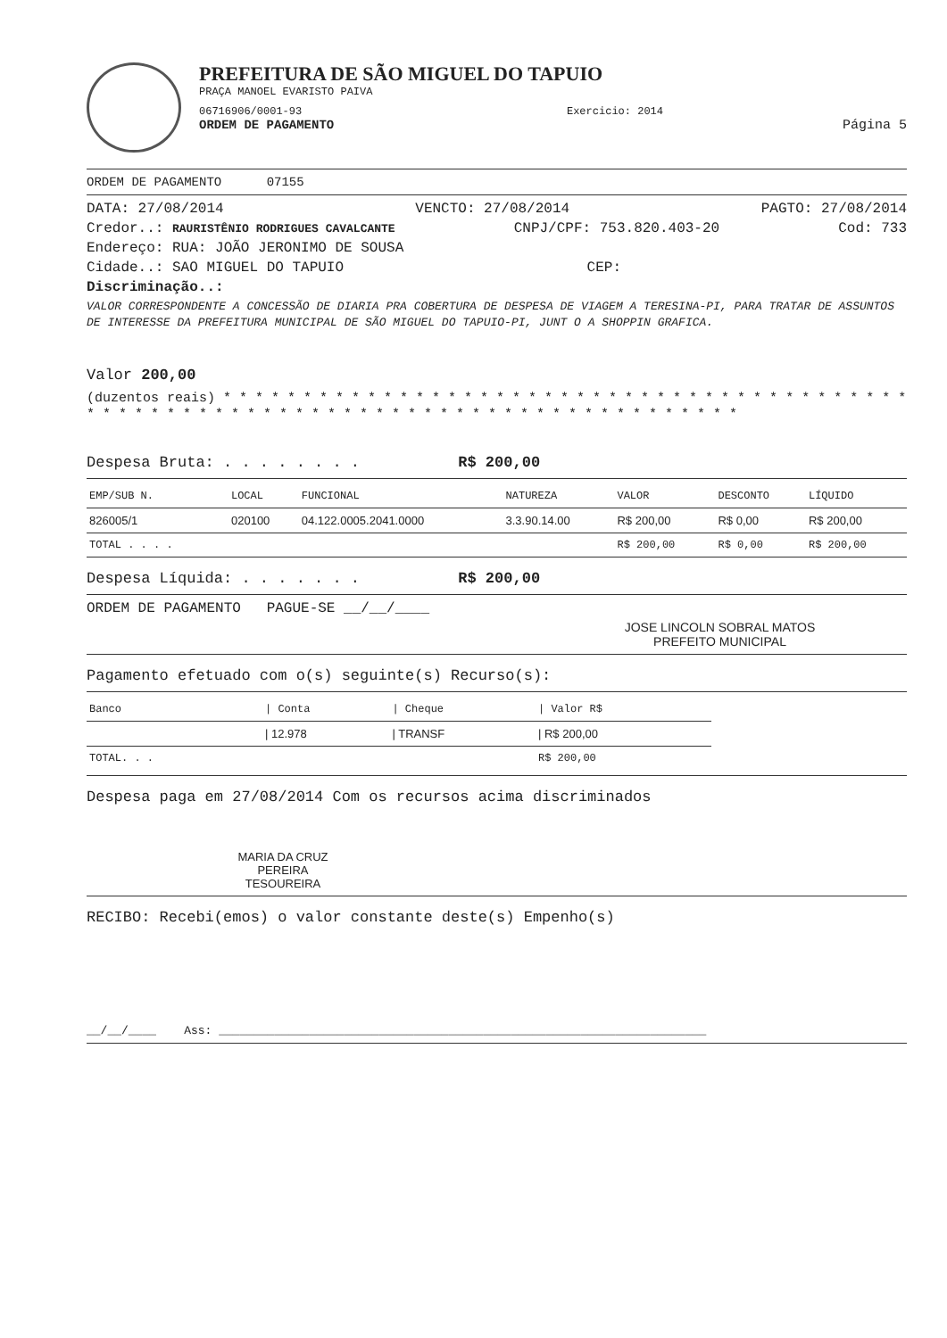PREFEITURA DE SÃO MIGUEL DO TAPUIO
PRAÇA MANOEL EVARISTO PAIVA
06716906/0001-93 Exercicio: 2014
ORDEM DE PAGAMENTO Página 5
ORDEM DE PAGAMENTO 07155
DATA: 27/08/2014 VENCTO: 27/08/2014 PAGTO: 27/08/2014
Credor..: RAURISTÊNIO RODRIGUES CAVALCANTE CNPJ/CPF: 753.820.403-20 Cod: 733
Endereço: RUA: JOÃO JERONIMO DE SOUSA
Cidade..: SAO MIGUEL DO TAPUIO CEP:
Discriminação..:
VALOR CORRESPONDENTE A CONCESSÃO DE DIARIA PRA COBERTURA DE DESPESA DE VIAGEM A TERESINA-PI, PARA TRATAR DE ASSUNTOS DE INTERESSE DA PREFEITURA MUNICIPAL DE SÃO MIGUEL DO TAPUIO-PI, JUNT O A SHOPPIN GRAFICA.
Valor 200,00
(duzentos reais) * * * * * * * * * * * * * * * * * * * * * * * * * * * * * * * * * * * * * * * * * * * * * * * * * * * * * * * * * * * * * * * * * * * * * * * * * * * * * * * * * * * *
Despesa Bruta: . . . . . . . . R$ 200,00
| EMP/SUB N. | LOCAL | FUNCIONAL | NATUREZA | VALOR | DESCONTO | LÍQUIDO |
| --- | --- | --- | --- | --- | --- | --- |
| 826005/1 | 020100 | 04.122.0005.2041.0000 | 3.3.90.14.00 | R$ 200,00 | R$ 0,00 | R$ 200,00 |
| TOTAL . . . . | | | | R$ 200,00 | R$ 0,00 | R$ 200,00 |
Despesa Líquida: . . . . . . . R$ 200,00
ORDEM DE PAGAMENTO PAGUE-SE __/__/____
JOSE LINCOLN SOBRAL MATOS
PREFEITO MUNICIPAL
Pagamento efetuado com o(s) seguinte(s) Recurso(s):
| Banco | / Conta | / Cheque | / Valor R$ |
| --- | --- | --- | --- |
| | / 12.978 | / TRANSF | / R$ 200,00 |
| TOTAL. . . | | | R$ 200,00 |
Despesa paga em 27/08/2014 Com os recursos acima discriminados
MARIA DA CRUZ PEREIRA
TESOUREIRA
RECIBO: Recebi(emos) o valor constante deste(s) Empenho(s)
__/__/____ Ass: ______________________________________________________________________